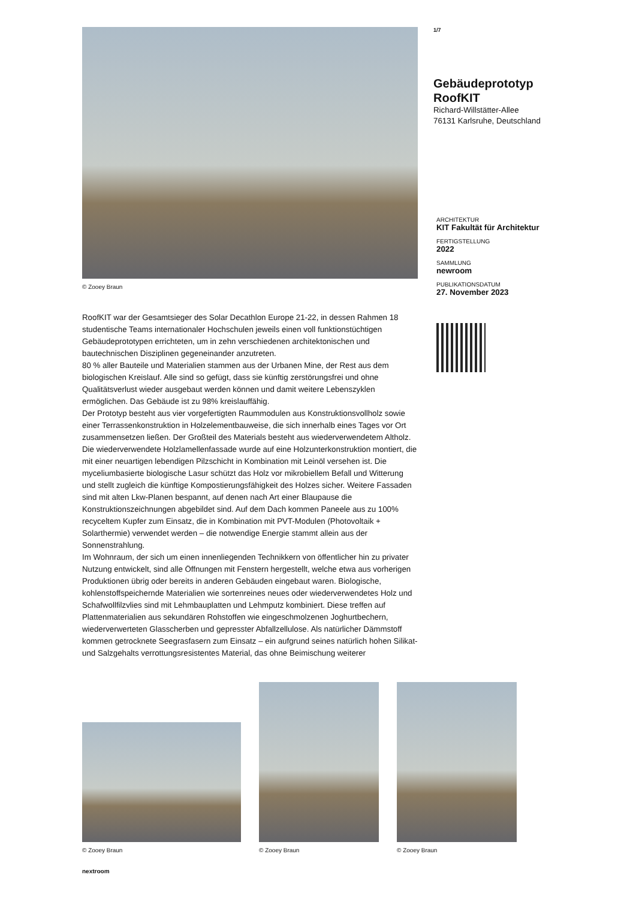© Zooey Braun
RoofKIT war der Gesamtsieger des Solar Decathlon Europe 21-22, in dessen Rahmen 18 studentische Teams internationaler Hochschulen jeweils einen voll funktionstüchtigen Gebäudeprototypen errichteten, um in zehn verschiedenen architektonischen und bautechnischen Disziplinen gegeneinander anzutreten.
80 % aller Bauteile und Materialien stammen aus der Urbanen Mine, der Rest aus dem biologischen Kreislauf. Alle sind so gefügt, dass sie künftig zerstörungsfrei und ohne Qualitätsverlust wieder ausgebaut werden können und damit weitere Lebenszyklen ermöglichen. Das Gebäude ist zu 98% kreislauffähig.
Der Prototyp besteht aus vier vorgefertigten Raummodulen aus Konstruktionsvollholz sowie einer Terrassenkonstruktion in Holzelementbauweise, die sich innerhalb eines Tages vor Ort zusammensetzen ließen. Der Großteil des Materials besteht aus wiederverwendetem Altholz. Die wiederverwendete Holzlamellenfassade wurde auf eine Holzunterkonstruktion montiert, die mit einer neuartigen lebendigen Pilzschicht in Kombination mit Leinöl versehen ist. Die myceliumbasierte biologische Lasur schützt das Holz vor mikrobiellem Befall und Witterung und stellt zugleich die künftige Kompostierungsfähigkeit des Holzes sicher. Weitere Fassaden sind mit alten Lkw-Planen bespannt, auf denen nach Art einer Blaupause die Konstruktionszeichnungen abgebildet sind. Auf dem Dach kommen Paneele aus zu 100% recyceltem Kupfer zum Einsatz, die in Kombination mit PVT-Modulen (Photovoltaik + Solarthermie) verwendet werden – die notwendige Energie stammt allein aus der Sonnenstrahlung.
Im Wohnraum, der sich um einen innenliegenden Technikkern von öffentlicher hin zu privater Nutzung entwickelt, sind alle Öffnungen mit Fenstern hergestellt, welche etwa aus vorherigen Produktionen übrig oder bereits in anderen Gebäuden eingebaut waren. Biologische, kohlenstoffspeichernde Materialien wie sortenreines neues oder wiederverwendetes Holz und Schafwollfilzvlies sind mit Lehmbauplatten und Lehmputz kombiniert. Diese treffen auf Plattenmaterialien aus sekundären Rohstoffen wie eingeschmolzenen Joghurtbechern, wiederverwerteten Glasscherben und gepresster Abfallzellulose. Als natürlicher Dämmstoff kommen getrocknete Seegrasfasern zum Einsatz – ein aufgrund seines natürlich hohen Silikat- und Salzgehalts verrottungsresistentes Material, das ohne Beimischung weiterer
1/7
Gebäudeprototyp RoofKIT
Richard-Willstätter-Allee
76131 Karlsruhe, Deutschland
ARCHITEKTUR
KIT Fakultät für Architektur
FERTIGSTELLUNG
2022
SAMMLUNG
newroom
PUBLIKATIONSDATUM
27. November 2023
© Zooey Braun
© Zooey Braun
© Zooey Braun
nextroom